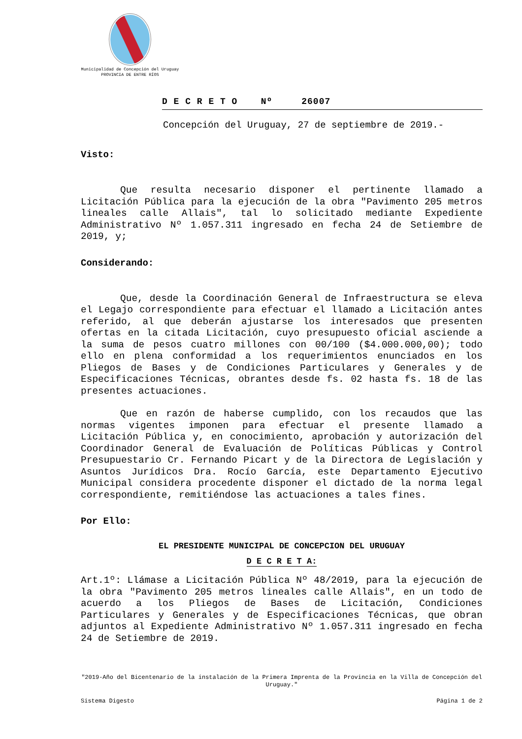Municipalidad de Concepción del Uruguay
PROVINCIA DE ENTRE RÍOS
D E C R E T O Nº 26007
Concepción del Uruguay, 27 de septiembre de 2019.-
Visto:
Que resulta necesario disponer el pertinente llamado a Licitación Pública para la ejecución de la obra "Pavimento 205 metros lineales calle Allais", tal lo solicitado mediante Expediente Administrativo Nº 1.057.311 ingresado en fecha 24 de Setiembre de 2019, y;
Considerando:
Que, desde la Coordinación General de Infraestructura se eleva el Legajo correspondiente para efectuar el llamado a Licitación antes referido, al que deberán ajustarse los interesados que presenten ofertas en la citada Licitación, cuyo presupuesto oficial asciende a la suma de pesos cuatro millones con 00/100 ($4.000.000,00); todo ello en plena conformidad a los requerimientos enunciados en los Pliegos de Bases y de Condiciones Particulares y Generales y de Especificaciones Técnicas, obrantes desde fs. 02 hasta fs. 18 de las presentes actuaciones.
Que en razón de haberse cumplido, con los recaudos que las normas vigentes imponen para efectuar el presente llamado a Licitación Pública y, en conocimiento, aprobación y autorización del Coordinador General de Evaluación de Políticas Públicas y Control Presupuestario Cr. Fernando Picart y de la Directora de Legislación y Asuntos Jurídicos Dra. Rocío García, este Departamento Ejecutivo Municipal considera procedente disponer el dictado de la norma legal correspondiente, remitiéndose las actuaciones a tales fines.
Por Ello:
EL PRESIDENTE MUNICIPAL DE CONCEPCION DEL URUGUAY
D E C R E T A:
Art.1º: Llámase a Licitación Pública Nº 48/2019, para la ejecución de la obra "Pavimento 205 metros lineales calle Allais", en un todo de acuerdo a los Pliegos de Bases de Licitación, Condiciones Particulares y Generales y de Especificaciones Técnicas, que obran adjuntos al Expediente Administrativo Nº 1.057.311 ingresado en fecha 24 de Setiembre de 2019.
"2019-Año del Bicentenario de la instalación de la Primera Imprenta de la Provincia en la Villa de Concepción del Uruguay."
Sistema Digesto Página 1 de 2